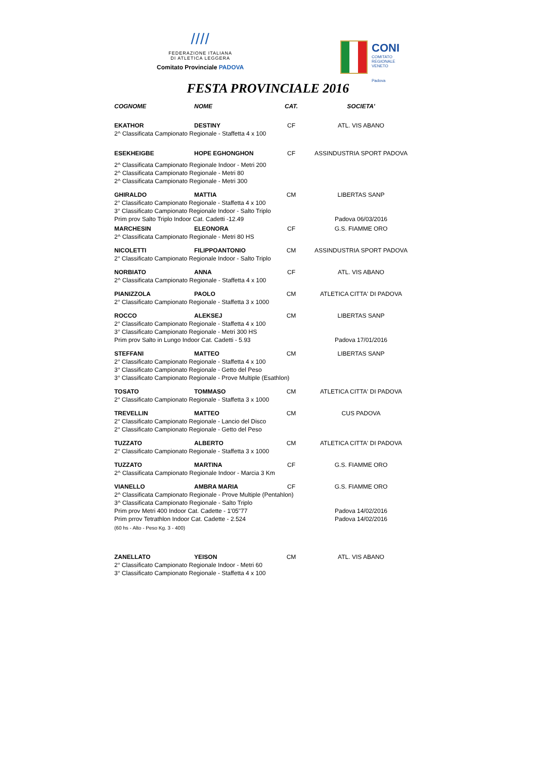////
FEDERAZIONE ITALIANA
DI ATLETICA LEGGERA
Comitato Provinciale PADOVA
CONI
COMITATO
REGIONALE
VENETO
Padova
FESTA PROVINCIALE 2016
| COGNOME | NOME | CAT. | SOCIETA' |
| --- | --- | --- | --- |
| EKATHOR | DESTINY | CF | ATL. VIS ABANO |
| 2^ Classificata Campionato Regionale - Staffetta 4 x 100 | | | |
| ESEKHEIGBE | HOPE EGHONGHON | CF | ASSINDUSTRIA SPORT PADOVA |
| 2^ Classificata Campionato Regionale Indoor - Metri 200 | | | |
| 2^ Classificata Campionato Regionale - Metri 80 | | | |
| 2^ Classificata Campionato Regionale - Metri 300 | | | |
| GHIRALDO | MATTIA | CM | LIBERTAS SANP |
| 2° Classificato Campionato Regionale - Staffetta 4 x 100 | | | |
| 3° Classificato Campionato Regionale Indoor - Salto Triplo | | | |
| Prim prov Salto Triplo Indoor Cat. Cadetti -12.49 | | | Padova 06/03/2016 |
| MARCHESIN | ELEONORA | CF | G.S. FIAMME ORO |
| 2^ Classificata Campionato Regionale - Metri 80 HS | | | |
| NICOLETTI | FILIPPOANTONIO | CM | ASSINDUSTRIA SPORT PADOVA |
| 2° Classificato Campionato Regionale Indoor - Salto Triplo | | | |
| NORBIATO | ANNA | CF | ATL. VIS ABANO |
| 2^ Classificata Campionato Regionale - Staffetta 4 x 100 | | | |
| PIANIZZOLA | PAOLO | CM | ATLETICA CITTA' DI PADOVA |
| 2° Classificato Campionato Regionale - Staffetta 3 x 1000 | | | |
| ROCCO | ALEKSEJ | CM | LIBERTAS SANP |
| 2° Classificato Campionato Regionale - Staffetta 4 x 100 | | | |
| 3° Classificato Campionato Regionale - Metri 300 HS | | | |
| Prim prov Salto in Lungo Indoor Cat. Cadetti - 5.93 | | | Padova 17/01/2016 |
| STEFFANI | MATTEO | CM | LIBERTAS SANP |
| 2° Classificato Campionato Regionale - Staffetta 4 x 100 | | | |
| 3° Classificato Campionato Regionale - Getto del Peso | | | |
| 3° Classificato Campionato Regionale - Prove Multiple (Esathlon) | | | |
| TOSATO | TOMMASO | CM | ATLETICA CITTA' DI PADOVA |
| 2° Classificato Campionato Regionale - Staffetta 3 x 1000 | | | |
| TREVELLIN | MATTEO | CM | CUS PADOVA |
| 2° Classificato Campionato Regionale - Lancio del Disco | | | |
| 2° Classificato Campionato Regionale - Getto del Peso | | | |
| TUZZATO | ALBERTO | CM | ATLETICA CITTA' DI PADOVA |
| 2° Classificato Campionato Regionale - Staffetta 3 x 1000 | | | |
| TUZZATO | MARTINA | CF | G.S. FIAMME ORO |
| 2^ Classificata Campionato Regionale Indoor - Marcia 3 Km | | | |
| VIANELLO | AMBRA MARIA | CF | G.S. FIAMME ORO |
| 2^ Classificata Campionato Regionale - Prove Multiple (Pentahlon) | | | |
| 3^ Classificata Campionato Regionale - Salto Triplo | | | |
| Prim prov Metri 400 Indoor Cat. Cadette - 1'05"77 | | | Padova 14/02/2016 |
| Prim prrov Tetrathlon Indoor Cat. Cadette - 2.524 | | | Padova 14/02/2016 |
| (60 hs - Alto - Peso Kg. 3 - 400) | | | |
| ZANELLATO | YEISON | CM | ATL. VIS ABANO |
| 2° Classificato Campionato Regionale Indoor - Metri 60 | | | |
| 3° Classificato Campionato Regionale - Staffetta 4 x 100 | | | |